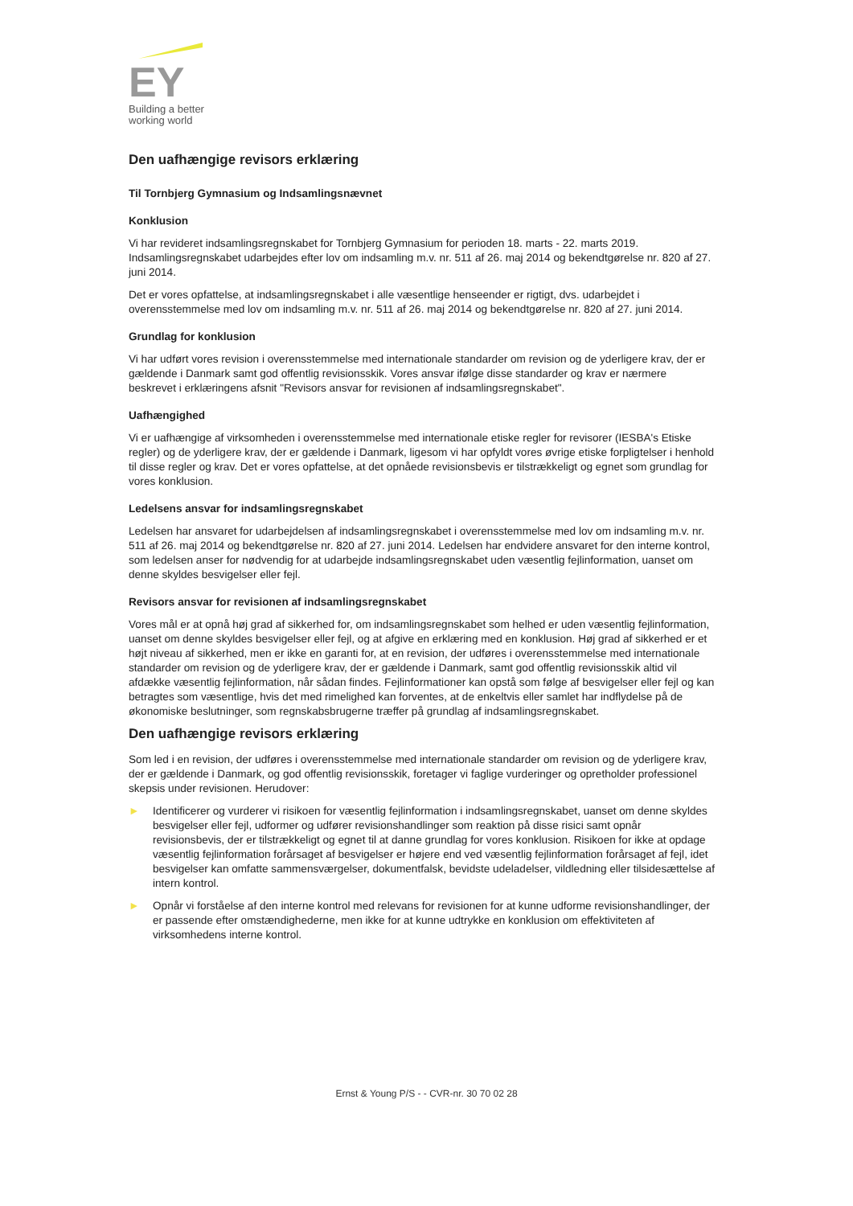EY
Building a better
working world
Den uafhængige revisors erklæring
Til Tornbjerg Gymnasium og Indsamlingsnævnet
Konklusion
Vi har revideret indsamlingsregnskabet for Tornbjerg Gymnasium for perioden 18. marts - 22. marts 2019. Indsamlingsregnskabet udarbejdes efter lov om indsamling m.v. nr. 511 af 26. maj 2014 og bekendtgørelse nr. 820 af 27. juni 2014.
Det er vores opfattelse, at indsamlingsregnskabet i alle væsentlige henseender er rigtigt, dvs. udarbejdet i overensstemmelse med lov om indsamling m.v. nr. 511 af 26. maj 2014 og bekendtgørelse nr. 820 af 27. juni 2014.
Grundlag for konklusion
Vi har udført vores revision i overensstemmelse med internationale standarder om revision og de yderligere krav, der er gældende i Danmark samt god offentlig revisionsskik. Vores ansvar ifølge disse standarder og krav er nærmere beskrevet i erklæringens afsnit "Revisors ansvar for revisionen af indsamlingsregnskabet".
Uafhængighed
Vi er uafhængige af virksomheden i overensstemmelse med internationale etiske regler for revisorer (IESBA's Etiske regler) og de yderligere krav, der er gældende i Danmark, ligesom vi har opfyldt vores øvrige etiske forpligtelser i henhold til disse regler og krav. Det er vores opfattelse, at det opnåede revisionsbevis er tilstrækkeligt og egnet som grundlag for vores konklusion.
Ledelsens ansvar for indsamlingsregnskabet
Ledelsen har ansvaret for udarbejdelsen af indsamlingsregnskabet i overensstemmelse med lov om indsamling m.v. nr. 511 af 26. maj 2014 og bekendtgørelse nr. 820 af 27. juni 2014. Ledelsen har endvidere ansvaret for den interne kontrol, som ledelsen anser for nødvendig for at udarbejde indsamlingsregnskabet uden væsentlig fejlinformation, uanset om denne skyldes besvigelser eller fejl.
Revisors ansvar for revisionen af indsamlingsregnskabet
Vores mål er at opnå høj grad af sikkerhed for, om indsamlingsregnskabet som helhed er uden væsentlig fejlinformation, uanset om denne skyldes besvigelser eller fejl, og at afgive en erklæring med en konklusion. Høj grad af sikkerhed er et højt niveau af sikkerhed, men er ikke en garanti for, at en revision, der udføres i overensstemmelse med internationale standarder om revision og de yderligere krav, der er gældende i Danmark, samt god offentlig revisionsskik altid vil afdække væsentlig fejlinformation, når sådan findes. Fejlinformationer kan opstå som følge af besvigelser eller fejl og kan betragtes som væsentlige, hvis det med rimelighed kan forventes, at de enkeltvis eller samlet har indflydelse på de økonomiske beslutninger, som regnskabsbrugerne træffer på grundlag af indsamlingsregnskabet.
Den uafhængige revisors erklæring
Som led i en revision, der udføres i overensstemmelse med internationale standarder om revision og de yderligere krav, der er gældende i Danmark, og god offentlig revisionsskik, foretager vi faglige vurderinger og opretholder professionel skepsis under revisionen. Herudover:
► Identificerer og vurderer vi risikoen for væsentlig fejlinformation i indsamlingsregnskabet, uanset om denne skyldes besvigelser eller fejl, udformer og udfører revisionshandlinger som reaktion på disse risici samt opnår revisionsbevis, der er tilstrækkeligt og egnet til at danne grundlag for vores konklusion. Risikoen for ikke at opdage væsentlig fejlinformation forårsaget af besvigelser er højere end ved væsentlig fejlinformation forårsaget af fejl, idet besvigelser kan omfatte sammensværgelser, dokumentfalsk, bevidste udeladelser, vildledning eller tilsidesættelse af intern kontrol.
► Opnår vi forståelse af den interne kontrol med relevans for revisionen for at kunne udforme revisionshandlinger, der er passende efter omstændighederne, men ikke for at kunne udtrykke en konklusion om effektiviteten af virksomhedens interne kontrol.
Ernst & Young P/S - - CVR-nr. 30 70 02 28